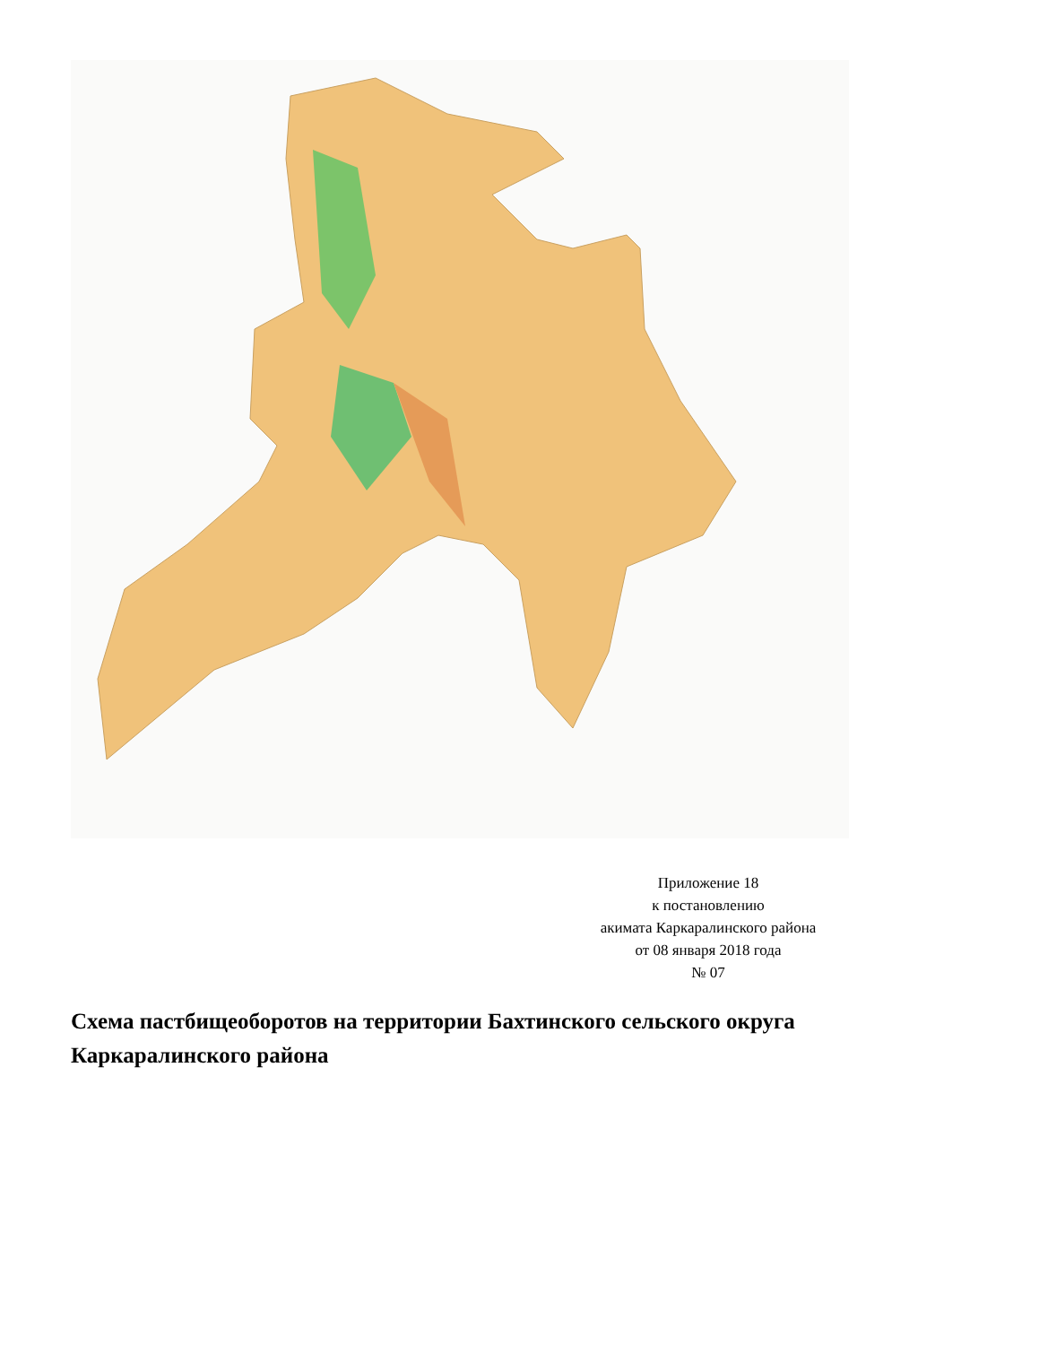Приложение 18
к постановлению
акимата Каркаралинского района
от 08 января 2018 года
№ 07
Схема пастбищеоборотов на территории Бахтинского сельского округа Каркаралинского района